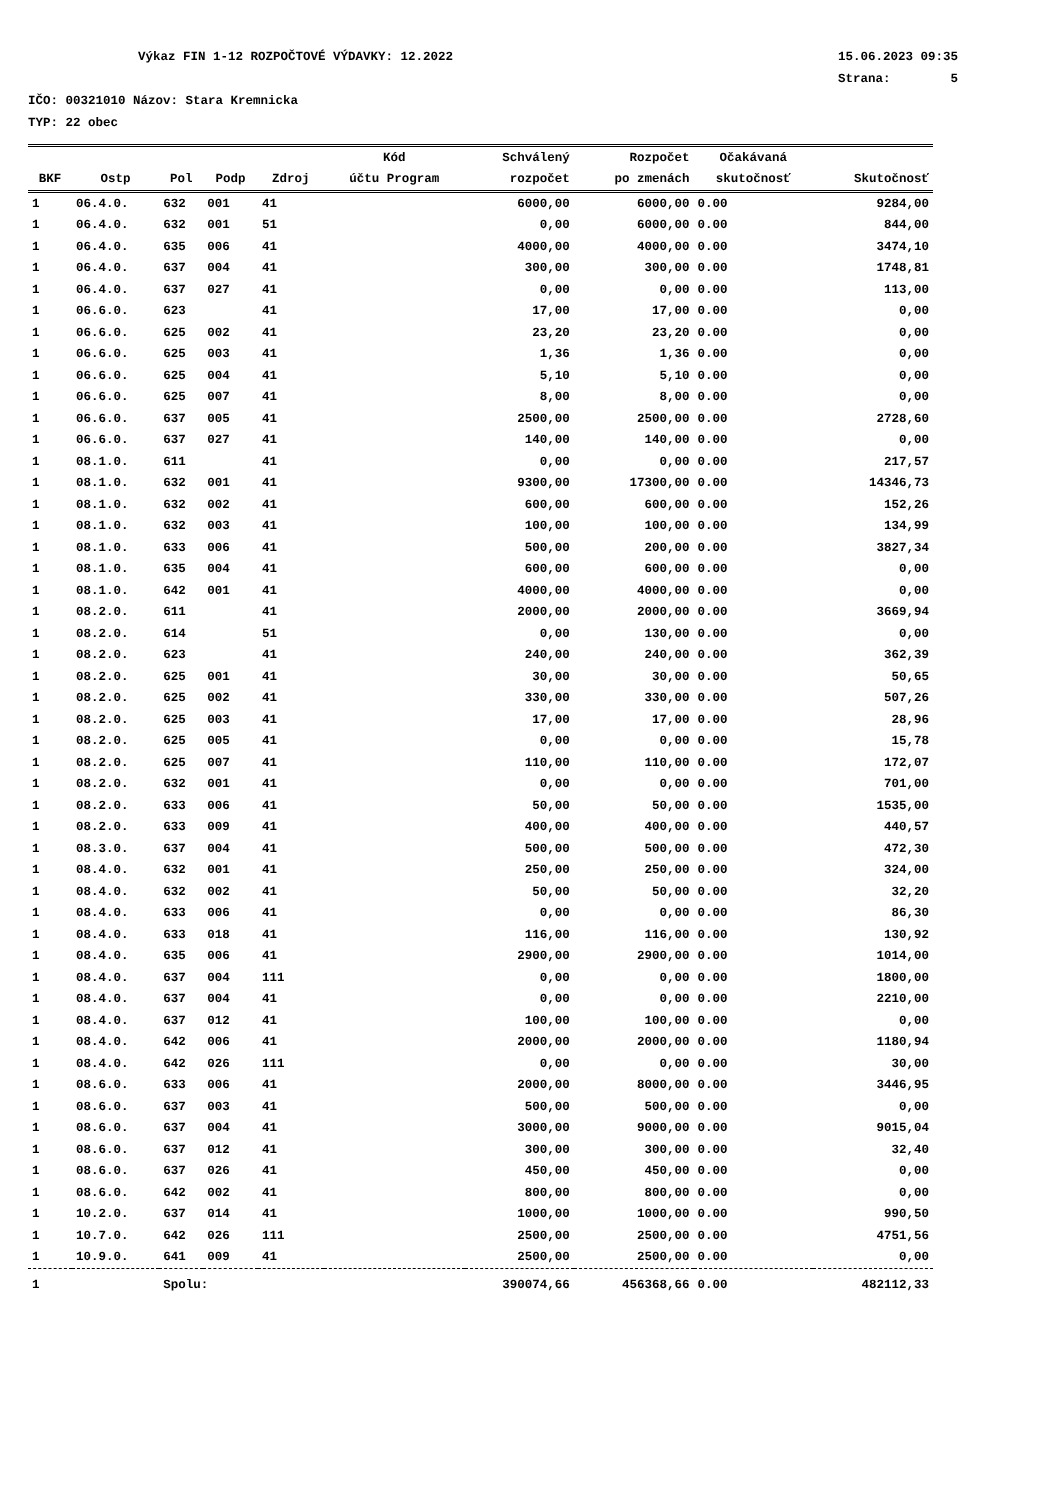Výkaz FIN 1-12 ROZPOČTOVÉ VÝDAVKY: 12.2022 15.06.2023 09:35
Strana: 5
IČO: 00321010 Názov: Stara Kremnicka
TYP: 22 obec
| | | | | | Kód | Schválený | Rozpočet | Očakávaná | |
| --- | --- | --- | --- | --- | --- | --- | --- | --- | --- |
| BKF | Ostp | Pol | Podp | Zdroj | účtu Program | rozpočet | po zmenách | skutočnosť | Skutočnosť |
| 1 | 06.4.0. | 632 | 001 | 41 | | 6000,00 | 6000,00 | 0.00 | 9284,00 |
| 1 | 06.4.0. | 632 | 001 | 51 | | 0,00 | 6000,00 | 0.00 | 844,00 |
| 1 | 06.4.0. | 635 | 006 | 41 | | 4000,00 | 4000,00 | 0.00 | 3474,10 |
| 1 | 06.4.0. | 637 | 004 | 41 | | 300,00 | 300,00 | 0.00 | 1748,81 |
| 1 | 06.4.0. | 637 | 027 | 41 | | 0,00 | 0,00 | 0.00 | 113,00 |
| 1 | 06.6.0. | 623 | | 41 | | 17,00 | 17,00 | 0.00 | 0,00 |
| 1 | 06.6.0. | 625 | 002 | 41 | | 23,20 | 23,20 | 0.00 | 0,00 |
| 1 | 06.6.0. | 625 | 003 | 41 | | 1,36 | 1,36 | 0.00 | 0,00 |
| 1 | 06.6.0. | 625 | 004 | 41 | | 5,10 | 5,10 | 0.00 | 0,00 |
| 1 | 06.6.0. | 625 | 007 | 41 | | 8,00 | 8,00 | 0.00 | 0,00 |
| 1 | 06.6.0. | 637 | 005 | 41 | | 2500,00 | 2500,00 | 0.00 | 2728,60 |
| 1 | 06.6.0. | 637 | 027 | 41 | | 140,00 | 140,00 | 0.00 | 0,00 |
| 1 | 08.1.0. | 611 | | 41 | | 0,00 | 0,00 | 0.00 | 217,57 |
| 1 | 08.1.0. | 632 | 001 | 41 | | 9300,00 | 17300,00 | 0.00 | 14346,73 |
| 1 | 08.1.0. | 632 | 002 | 41 | | 600,00 | 600,00 | 0.00 | 152,26 |
| 1 | 08.1.0. | 632 | 003 | 41 | | 100,00 | 100,00 | 0.00 | 134,99 |
| 1 | 08.1.0. | 633 | 006 | 41 | | 500,00 | 200,00 | 0.00 | 3827,34 |
| 1 | 08.1.0. | 635 | 004 | 41 | | 600,00 | 600,00 | 0.00 | 0,00 |
| 1 | 08.1.0. | 642 | 001 | 41 | | 4000,00 | 4000,00 | 0.00 | 0,00 |
| 1 | 08.2.0. | 611 | | 41 | | 2000,00 | 2000,00 | 0.00 | 3669,94 |
| 1 | 08.2.0. | 614 | | 51 | | 0,00 | 130,00 | 0.00 | 0,00 |
| 1 | 08.2.0. | 623 | | 41 | | 240,00 | 240,00 | 0.00 | 362,39 |
| 1 | 08.2.0. | 625 | 001 | 41 | | 30,00 | 30,00 | 0.00 | 50,65 |
| 1 | 08.2.0. | 625 | 002 | 41 | | 330,00 | 330,00 | 0.00 | 507,26 |
| 1 | 08.2.0. | 625 | 003 | 41 | | 17,00 | 17,00 | 0.00 | 28,96 |
| 1 | 08.2.0. | 625 | 005 | 41 | | 0,00 | 0,00 | 0.00 | 15,78 |
| 1 | 08.2.0. | 625 | 007 | 41 | | 110,00 | 110,00 | 0.00 | 172,07 |
| 1 | 08.2.0. | 632 | 001 | 41 | | 0,00 | 0,00 | 0.00 | 701,00 |
| 1 | 08.2.0. | 633 | 006 | 41 | | 50,00 | 50,00 | 0.00 | 1535,00 |
| 1 | 08.2.0. | 633 | 009 | 41 | | 400,00 | 400,00 | 0.00 | 440,57 |
| 1 | 08.3.0. | 637 | 004 | 41 | | 500,00 | 500,00 | 0.00 | 472,30 |
| 1 | 08.4.0. | 632 | 001 | 41 | | 250,00 | 250,00 | 0.00 | 324,00 |
| 1 | 08.4.0. | 632 | 002 | 41 | | 50,00 | 50,00 | 0.00 | 32,20 |
| 1 | 08.4.0. | 633 | 006 | 41 | | 0,00 | 0,00 | 0.00 | 86,30 |
| 1 | 08.4.0. | 633 | 018 | 41 | | 116,00 | 116,00 | 0.00 | 130,92 |
| 1 | 08.4.0. | 635 | 006 | 41 | | 2900,00 | 2900,00 | 0.00 | 1014,00 |
| 1 | 08.4.0. | 637 | 004 | 111 | | 0,00 | 0,00 | 0.00 | 1800,00 |
| 1 | 08.4.0. | 637 | 004 | 41 | | 0,00 | 0,00 | 0.00 | 2210,00 |
| 1 | 08.4.0. | 637 | 012 | 41 | | 100,00 | 100,00 | 0.00 | 0,00 |
| 1 | 08.4.0. | 642 | 006 | 41 | | 2000,00 | 2000,00 | 0.00 | 1180,94 |
| 1 | 08.4.0. | 642 | 026 | 111 | | 0,00 | 0,00 | 0.00 | 30,00 |
| 1 | 08.6.0. | 633 | 006 | 41 | | 2000,00 | 8000,00 | 0.00 | 3446,95 |
| 1 | 08.6.0. | 637 | 003 | 41 | | 500,00 | 500,00 | 0.00 | 0,00 |
| 1 | 08.6.0. | 637 | 004 | 41 | | 3000,00 | 9000,00 | 0.00 | 9015,04 |
| 1 | 08.6.0. | 637 | 012 | 41 | | 300,00 | 300,00 | 0.00 | 32,40 |
| 1 | 08.6.0. | 637 | 026 | 41 | | 450,00 | 450,00 | 0.00 | 0,00 |
| 1 | 08.6.0. | 642 | 002 | 41 | | 800,00 | 800,00 | 0.00 | 0,00 |
| 1 | 10.2.0. | 637 | 014 | 41 | | 1000,00 | 1000,00 | 0.00 | 990,50 |
| 1 | 10.7.0. | 642 | 026 | 111 | | 2500,00 | 2500,00 | 0.00 | 4751,56 |
| 1 | 10.9.0. | 641 | 009 | 41 | | 2500,00 | 2500,00 | 0.00 | 0,00 |
| 1 | | Spolu: | | | | 390074,66 | 456368,66 | 0.00 | 482112,33 |